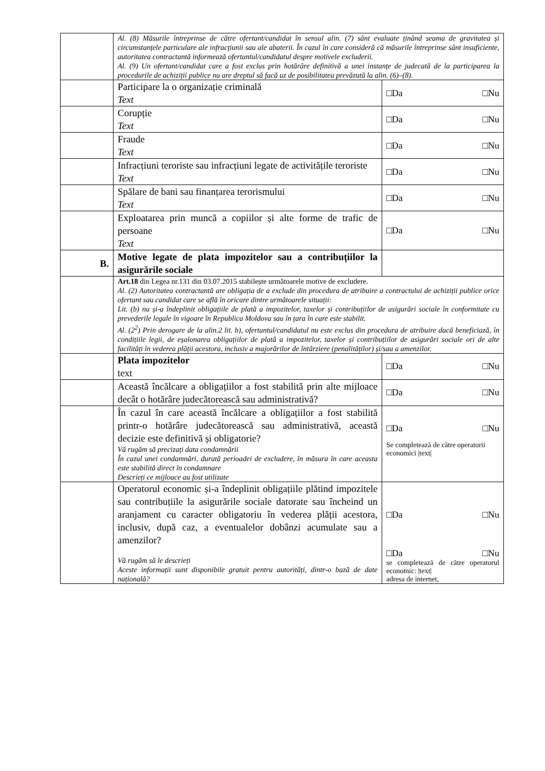| | Al. (8) Măsurile întreprinse de către ofertant/candidat în sensul alin. (7) sânt evaluate ținând seama de gravitatea și circumstanțele particulare ale infracțiunii sau ale abaterii. În cazul în care consideră că măsurile întreprinse sânt insuficiente, autoritatea contractantă informează ofertantul/candidatul despre motivele excluderii. Al. (9) Un ofertant/candidat care a fost exclus prin hotărâre definitivă a unei instanțe de judecată de la participarea la procedurile de achiziții publice nu are dreptul să facă uz de posibilitatea prevăzută la alin. (6)–(8). | |
| | Participare la o organizație criminală Text | □Da □Nu |
| | Corupție Text | □Da □Nu |
| | Fraude Text | □Da □Nu |
| | Infracțiuni teroriste sau infracțiuni legate de activitățile teroriste Text | □Da □Nu |
| | Spălare de bani sau finanțarea terorismului Text | □Da □Nu |
| | Exploatarea prin muncă a copiilor și alte forme de trafic de persoane Text | □Da □Nu |
| B. | Motive legate de plata impozitelor sau a contribuțiilor la asigurările sociale | |
| | Art.18 din Legea nr.131 din 03.07.2015 stabilește următoarele motive de excludere. Al. (2) Autoritatea contractantă are obligația de a exclude din procedura de atribuire a contractului de achiziții publice orice ofertant sau candidat care se află în oricare dintre următoarele situații: Lit. (b) nu și-a îndeplinit obligațiile de plată a impozitelor, taxelor și contribuțiilor de asigurări sociale în conformitate cu prevederile legale în vigoare în Republica Moldova sau în țara în care este stabilit. Al. (2<sup>2</sup>) Prin derogare de la alin.2 lit. b), ofertantul/candidatul nu este exclus din procedura de atribuire dacă beneficiază, în condițiile legii, de eșalonarea obligațiilor de plată a impozitelor, taxelor și contribuțiilor de asigurări sociale ori de alte facilități în vederea plății acestora, inclusiv a majorărilor de întârziere (penalităților) și/sau a amenzilor. | |
| | Plata impozitelor text | □Da □Nu |
| | Această încălcare a obligațiilor a fost stabilită prin alte mijloace decât o hotărâre judecătorească sau administrativă? | □Da □Nu |
| | În cazul în care această încălcare a obligațiilor a fost stabilită printr-o hotărâre judecătorească sau administrativă, această decizie este definitivă și obligatorie? Vă rugăm să precizați data condamnării În cazul unei condamnări, durată perioadei de excludere, în măsura în care aceasta este stabilită direct în condamnare Descrieți ce mijloace au fost utilizate | □Da □Nu Se completează de către operatorii economici /text/ |
| | Operatorul economic și-a îndeplinit obligațiile plătind impozitele sau contribuțiile la asigurările sociale datorate sau încheind un aranjament cu caracter obligatoriu în vederea plății acestora, inclusiv, după caz, a eventualelor dobânzi acumulate sau a amenzilor? Vă rugăm să le descrieți Aceste informații sunt disponibile gratuit pentru autorități, dintr-o bază de date națională? | □Da □Nu □Da □Nu se completează de către operatorul economic: /text/ adresa de internet, |